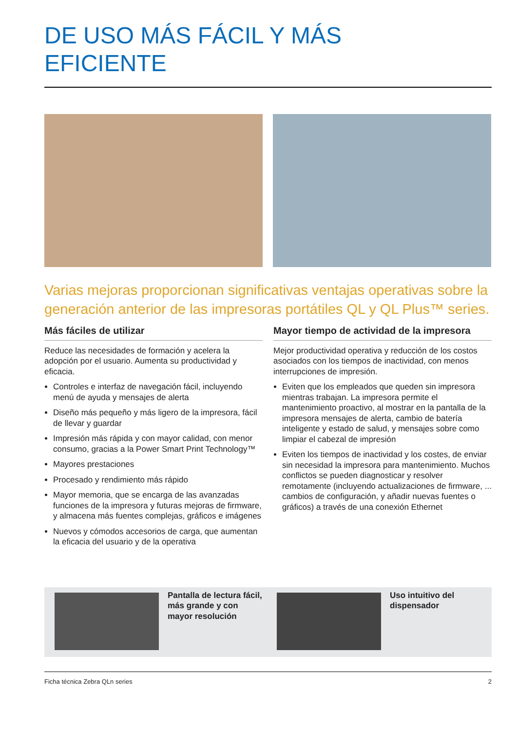DE USO MÁS FÁCIL Y MÁS
EFICIENTE
Varias mejoras proporcionan significativas ventajas operativas sobre la generación anterior de las impresoras portátiles QL y QL Plus™ series.
Más fáciles de utilizar
Reduce las necesidades de formación y acelera la adopción por el usuario. Aumenta su productividad y eficacia.
Controles e interfaz de navegación fácil, incluyendo menú de ayuda y mensajes de alerta
Diseño más pequeño y más ligero de la impresora, fácil de llevar y guardar
Impresión más rápida y con mayor calidad, con menor consumo, gracias a la Power Smart Print Technology™
Mayores prestaciones
Procesado y rendimiento más rápido
Mayor memoria, que se encarga de las avanzadas funciones de la impresora y futuras mejoras de firmware, y almacena más fuentes complejas, gráficos e imágenes
Nuevos y cómodos accesorios de carga, que aumentan la eficacia del usuario y de la operativa
Mayor tiempo de actividad de la impresora
Mejor productividad operativa y reducción de los costos asociados con los tiempos de inactividad, con menos interrupciones de impresión.
Eviten que los empleados que queden sin impresora mientras trabajan. La impresora permite el mantenimiento proactivo, al mostrar en la pantalla de la impresora mensajes de alerta, cambio de batería inteligente y estado de salud, y mensajes sobre como limpiar el cabezal de impresión
Eviten los tiempos de inactividad y los costes, de enviar sin necesidad la impresora para mantenimiento. Muchos conflictos se pueden diagnosticar y resolver remotamente (incluyendo actualizaciones de firmware, ... cambios de configuración, y añadir nuevas fuentes o gráficos) a través de una conexión Ethernet
Pantalla de lectura fácil, más grande y con mayor resolución
Uso intuitivo del dispensador
Ficha técnica Zebra QLn series 2